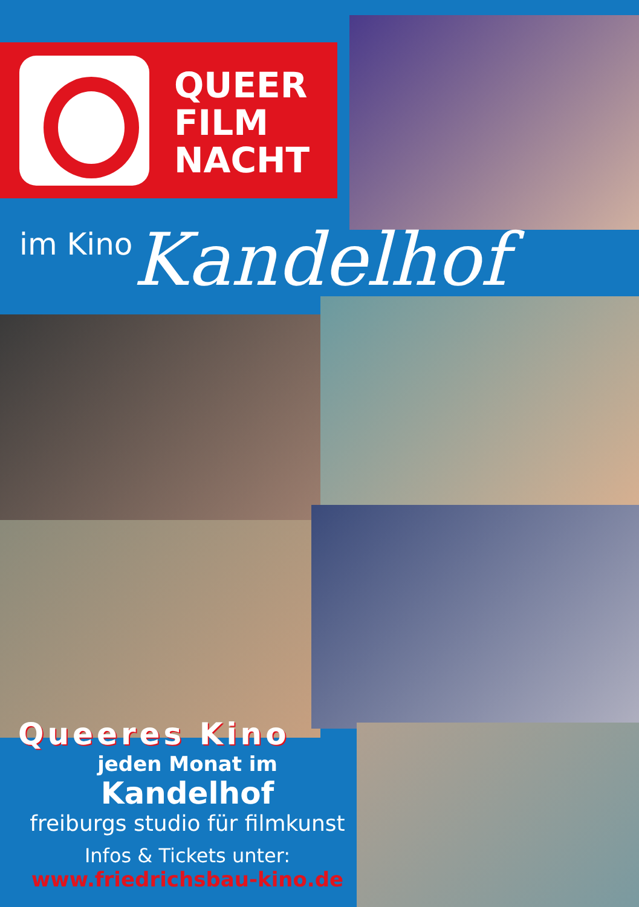QUEER
FILM
NACHT
im Kino Kandelhof
Queeres Kino
jeden Monat im
Kandelhof
freiburgs studio für filmkunst
Infos & Tickets unter:
www.friedrichsbau-kino.de